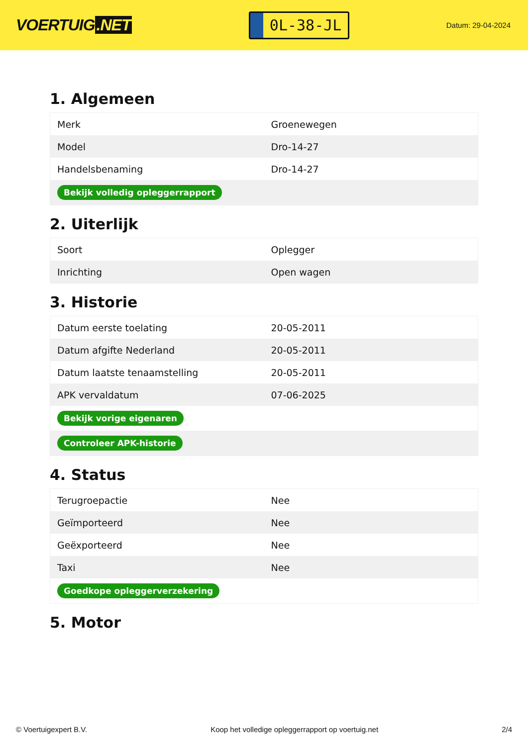VOERTUIG.NET
0L-38-JL
Datum: 29-04-2024
1. Algemeen
| Merk | Groenewegen |
| Model | Dro-14-27 |
| Handelsbenaming | Dro-14-27 |
| Bekijk volledig opleggerrapport | |
2. Uiterlijk
| Soort | Oplegger |
| Inrichting | Open wagen |
3. Historie
| Datum eerste toelating | 20-05-2011 |
| Datum afgifte Nederland | 20-05-2011 |
| Datum laatste tenaamstelling | 20-05-2011 |
| APK vervaldatum | 07-06-2025 |
| Bekijk vorige eigenaren | |
| Controleer APK-historie | |
4. Status
| Terugroepactie | Nee |
| Geïmporteerd | Nee |
| Geëxporteerd | Nee |
| Taxi | Nee |
| Goedkope opleggerverzekering | |
5. Motor
© Voertuigexpert B.V. Koop het volledige opleggerrapport op voertuig.net 2/4